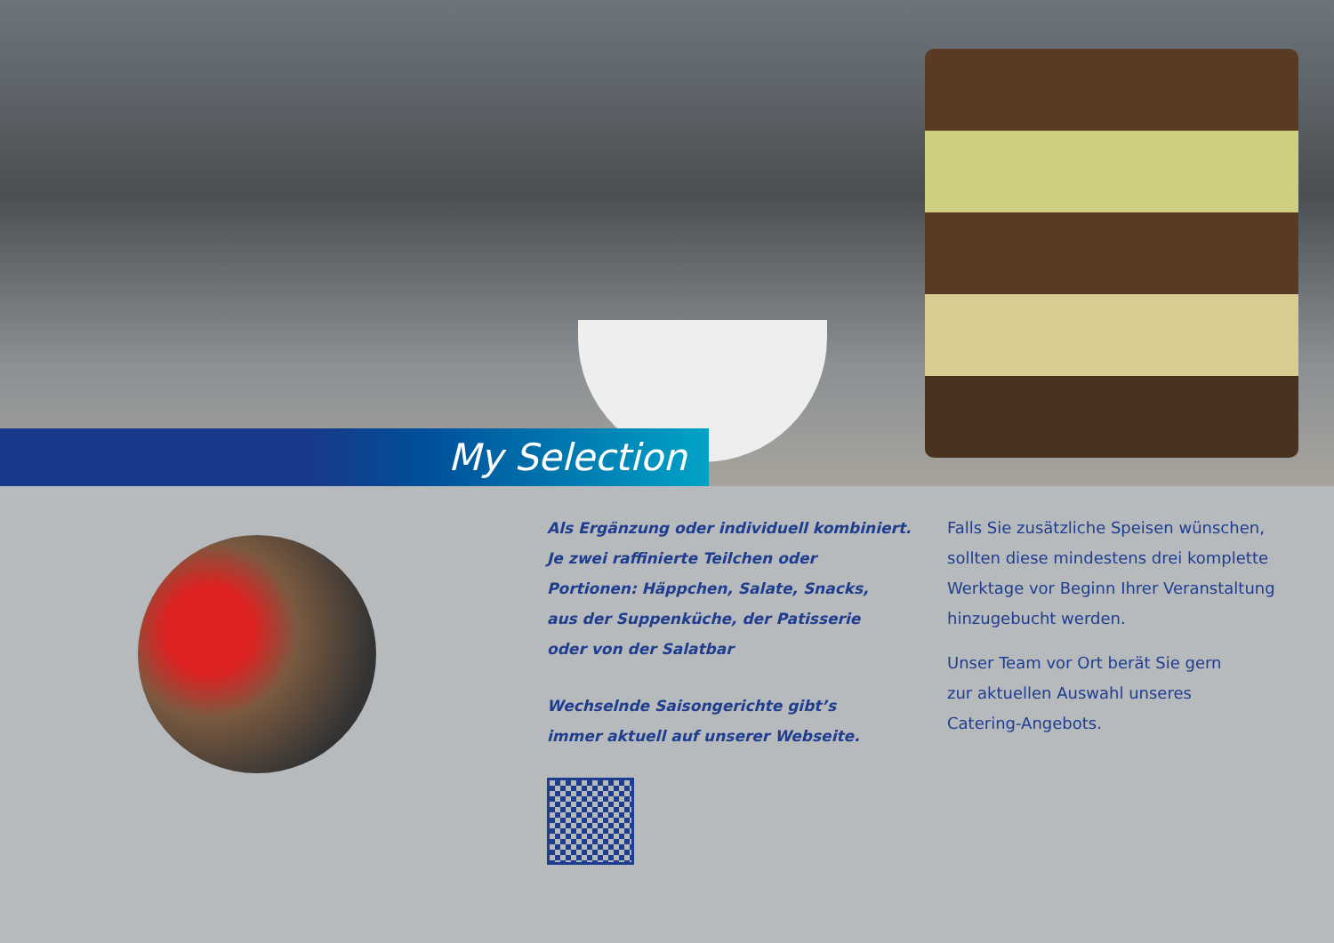My Selection
Als Ergänzung oder individuell kombiniert.
Je zwei raffinierte Teilchen oder
Portionen: Häppchen, Salate, Snacks,
aus der Suppenküche, der Patisserie
oder von der Salatbar
Wechselnde Saisongerichte gibt’s
immer aktuell auf unserer Webseite.
Falls Sie zusätzliche Speisen wünschen, sollten diese mindestens drei komplette Werktage vor Beginn Ihrer Veranstaltung hinzugebucht werden.
Unser Team vor Ort berät Sie gern
zur aktuellen Auswahl unseres
Catering-Angebots.